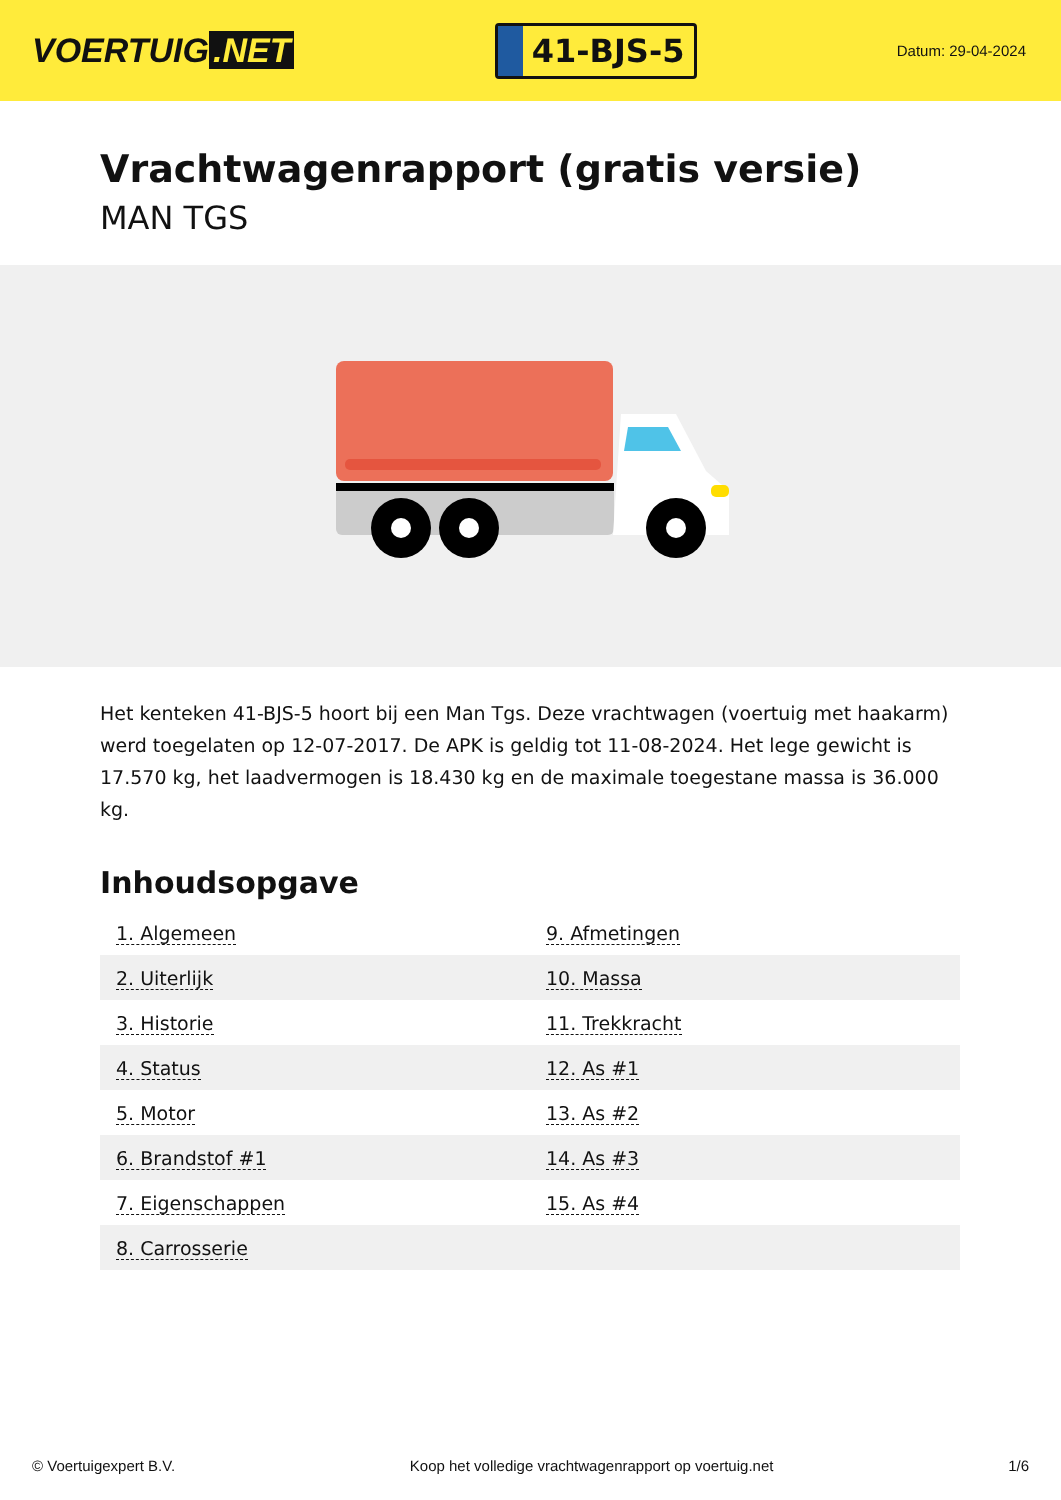VOERTUIG.NET
41-BJS-5
Datum: 29-04-2024
Vrachtwagenrapport (gratis versie)
MAN TGS
Het kenteken 41-BJS-5 hoort bij een Man Tgs. Deze vrachtwagen (voertuig met haakarm) werd toegelaten op 12-07-2017. De APK is geldig tot 11-08-2024. Het lege gewicht is 17.570 kg, het laadvermogen is 18.430 kg en de maximale toegestane massa is 36.000 kg.
Inhoudsopgave
| 1. Algemeen | 9. Afmetingen |
| 2. Uiterlijk | 10. Massa |
| 3. Historie | 11. Trekkracht |
| 4. Status | 12. As #1 |
| 5. Motor | 13. As #2 |
| 6. Brandstof #1 | 14. As #3 |
| 7. Eigenschappen | 15. As #4 |
| 8. Carrosserie | |
© Voertuigexpert B.V. Koop het volledige vrachtwagenrapport op voertuig.net 1/6